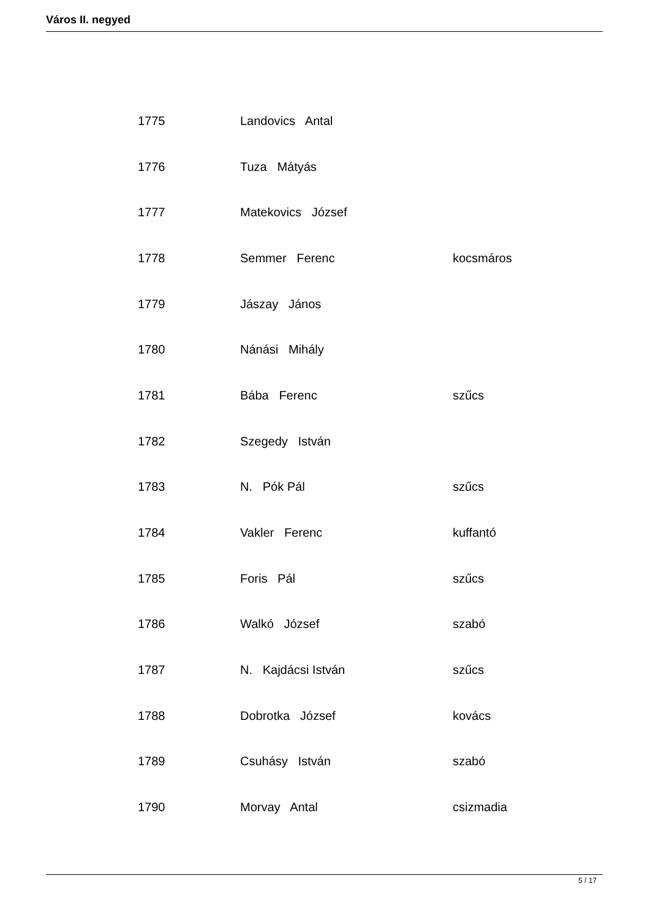Város II. negyed
| 1775 | Landovics Antal | |
| 1776 | Tuza Mátyás | |
| 1777 | Matekovics József | |
| 1778 | Semmer Ferenc | kocsmáros |
| 1779 | Jászay János | |
| 1780 | Nánási Mihály | |
| 1781 | Bába Ferenc | szűcs |
| 1782 | Szegedy István | |
| 1783 | N. Pók Pál | szűcs |
| 1784 | Vakler Ferenc | kuffantó |
| 1785 | Foris Pál | szűcs |
| 1786 | Walkó József | szabó |
| 1787 | N. Kajdácsi István | szűcs |
| 1788 | Dobrotka József | kovács |
| 1789 | Csuhásy István | szabó |
| 1790 | Morvay Antal | csizmadia |
5 / 17